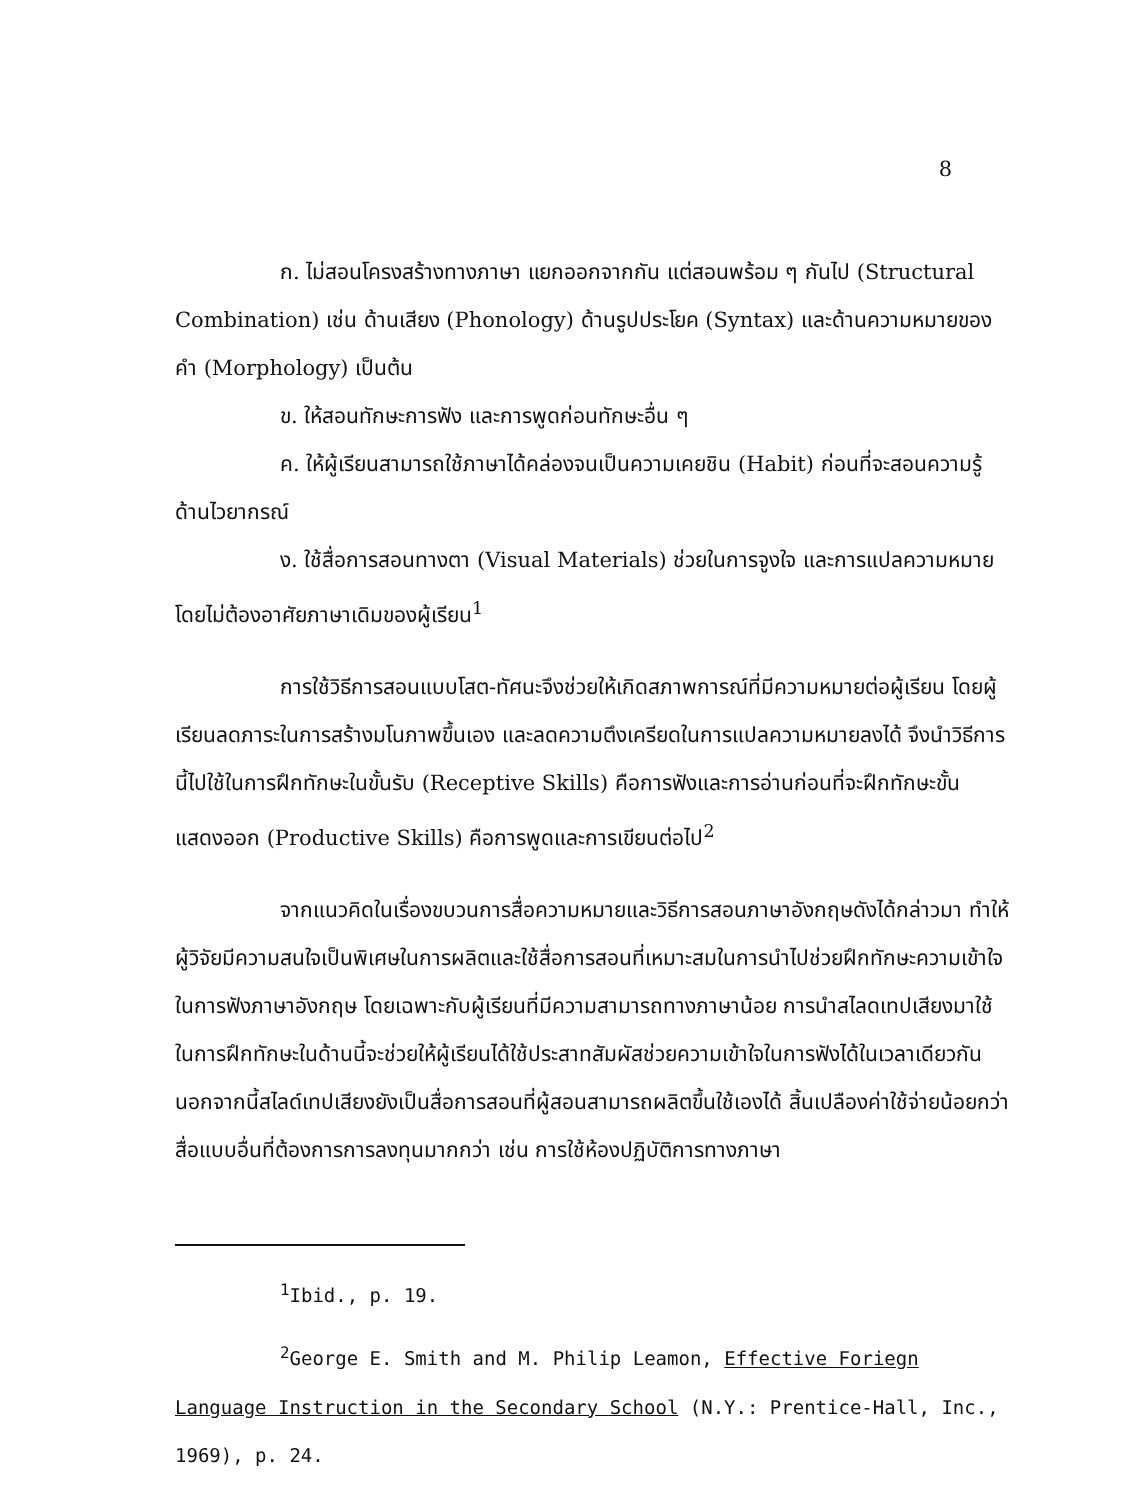8
ก. ไม่สอนโครงสร้างทางภาษา แยกออกจากกัน แต่สอนพร้อม ๆ กันไป (Structural Combination) เช่น ด้านเสียง (Phonology) ด้านรูปประโยค (Syntax) และด้านความหมายของคำ (Morphology) เป็นต้น
ข. ให้สอนทักษะการฟัง และการพูดก่อนทักษะอื่น ๆ
ค. ให้ผู้เรียนสามารถใช้ภาษาได้คล่องจนเป็นความเคยชิน (Habit) ก่อนที่จะสอนความรู้ด้านไวยากรณ์
ง. ใช้สื่อการสอนทางตา (Visual Materials) ช่วยในการจูงใจ และการแปลความหมาย โดยไม่ต้องอาศัยภาษาเดิมของผู้เรียน<sup>1</sup>
การใช้วิธีการสอนแบบโสต-ทัศนะจึงช่วยให้เกิดสภาพการณ์ที่มีความหมายต่อผู้เรียน โดยผู้เรียนลดภาระในการสร้างมโนภาพขึ้นเอง และลดความตึงเครียดในการแปลความหมายลงได้ จึงนำวิธีการนี้ไปใช้ในการฝึกทักษะในขั้นรับ (Receptive Skills) คือการฟังและการอ่านก่อนที่จะฝึกทักษะขั้นแสดงออก (Productive Skills) คือการพูดและการเขียนต่อไป<sup>2</sup>
จากแนวคิดในเรื่องขบวนการสื่อความหมายและวิธีการสอนภาษาอังกฤษดังได้กล่าวมา ทำให้ผู้วิจัยมีความสนใจเป็นพิเศษในการผลิตและใช้สื่อการสอนที่เหมาะสมในการนำไปช่วยฝึกทักษะความเข้าใจในการฟังภาษาอังกฤษ โดยเฉพาะกับผู้เรียนที่มีความสามารถทางภาษาน้อย การนำสไลดเทปเสียงมาใช้ในการฝึกทักษะในด้านนี้จะช่วยให้ผู้เรียนได้ใช้ประสาทสัมผัสช่วยความเข้าใจในการฟังได้ในเวลาเดียวกัน นอกจากนี้สไลด์เทปเสียงยังเป็นสื่อการสอนที่ผู้สอนสามารถผลิตขึ้นใช้เองได้ สิ้นเปลืองค่าใช้จ่ายน้อยกว่าสื่อแบบอื่นที่ต้องการการลงทุนมากกว่า เช่น การใช้ห้องปฏิบัติการทางภาษา
<sup>1</sup> Ibid., p. 19.
<sup>2</sup> George E. Smith and M. Philip Leamon, Effective Foriegn Language Instruction in the Secondary School (N.Y.: Prentice-Hall, Inc., 1969), p. 24.